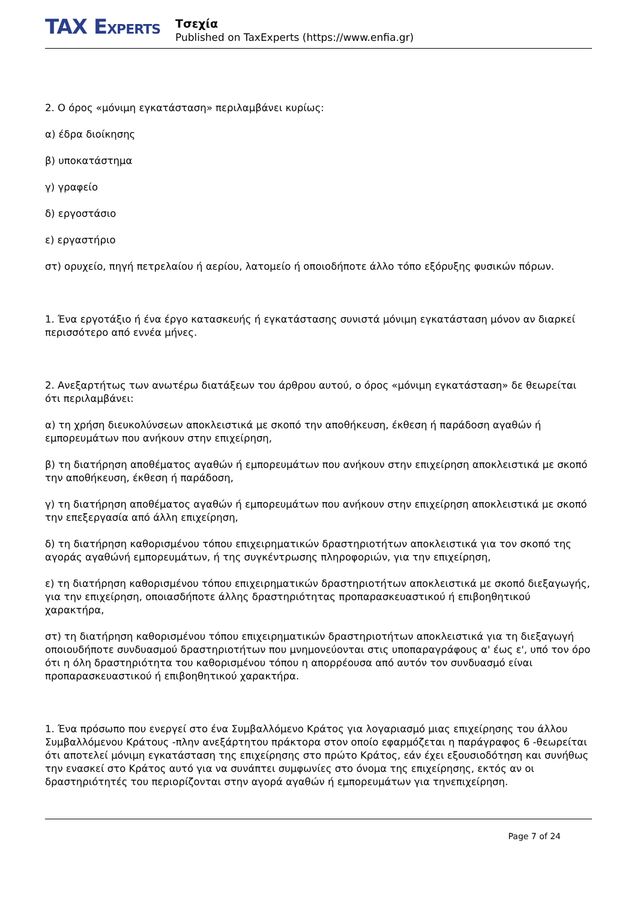TAX EXPERTS
Τσεχία
Published on TaxExperts (https://www.enfia.gr)
2. Ο όρος «μόνιμη εγκατάσταση» περιλαμβάνει κυρίως:
α) έδρα διοίκησης
β) υποκατάστημα
γ) γραφείο
δ) εργοστάσιο
ε) εργαστήριο
στ) ορυχείο, πηγή πετρελαίου ή αερίου, λατομείο ή οποιοδήποτε άλλο τόπο εξόρυξης φυσικών πόρων.
1. Ένα εργοτάξιο ή ένα έργο κατασκευής ή εγκατάστασης συνιστά μόνιμη εγκατάσταση μόνον αν διαρκεί περισσότερο από εννέα μήνες.
2. Ανεξαρτήτως των ανωτέρω διατάξεων του άρθρου αυτού, ο όρος «μόνιμη εγκατάσταση» δε θεωρείται ότι περιλαμβάνει:
α) τη χρήση διευκολύνσεων αποκλειστικά με σκοπό την αποθήκευση, έκθεση ή παράδοση αγαθών ή εμπορευμάτων που ανήκουν στην επιχείρηση,
β) τη διατήρηση αποθέματος αγαθών ή εμπορευμάτων που ανήκουν στην επιχείρηση αποκλειστικά με σκοπό την αποθήκευση, έκθεση ή παράδοση,
γ) τη διατήρηση αποθέματος αγαθών ή εμπορευμάτων που ανήκουν στην επιχείρηση αποκλειστικά με σκοπό την επεξεργασία από άλλη επιχείρηση,
δ) τη διατήρηση καθορισμένου τόπου επιχειρηματικών δραστηριοτήτων αποκλειστικά για τον σκοπό της αγοράς αγαθώνή εμπορευμάτων, ή της συγκέντρωσης πληροφοριών, για την επιχείρηση,
ε) τη διατήρηση καθορισμένου τόπου επιχειρηματικών δραστηριοτήτων αποκλειστικά με σκοπό διεξαγωγής, για την επιχείρηση, οποιασδήποτε άλλης δραστηριότητας προπαρασκευαστικού ή επιβοηθητικού χαρακτήρα,
στ) τη διατήρηση καθορισμένου τόπου επιχειρηματικών δραστηριοτήτων αποκλειστικά για τη διεξαγωγή οποιουδήποτε συνδυασμού δραστηριοτήτων που μνημονεύονται στις υποπαραγράφους α' έως ε', υπό τον όρο ότι η όλη δραστηριότητα του καθορισμένου τόπου η απορρέουσα από αυτόν τον συνδυασμό είναι προπαρασκευαστικού ή επιβοηθητικού χαρακτήρα.
1. Ένα πρόσωπο που ενεργεί στο ένα Συμβαλλόμενο Κράτος για λογαριασμό μιας επιχείρησης του άλλου Συμβαλλόμενου Κράτους -πλην ανεξάρτητου πράκτορα στον οποίο εφαρμόζεται η παράγραφος 6 -θεωρείται ότι αποτελεί μόνιμη εγκατάσταση της επιχείρησης στο πρώτο Κράτος, εάν έχει εξουσιοδότηση και συνήθως την ενασκεί στο Κράτος αυτό για να συνάπτει συμφωνίες στο όνομα της επιχείρησης, εκτός αν οι δραστηριότητές του περιορίζονται στην αγορά αγαθών ή εμπορευμάτων για τηνεπιχείρηση.
Page 7 of 24